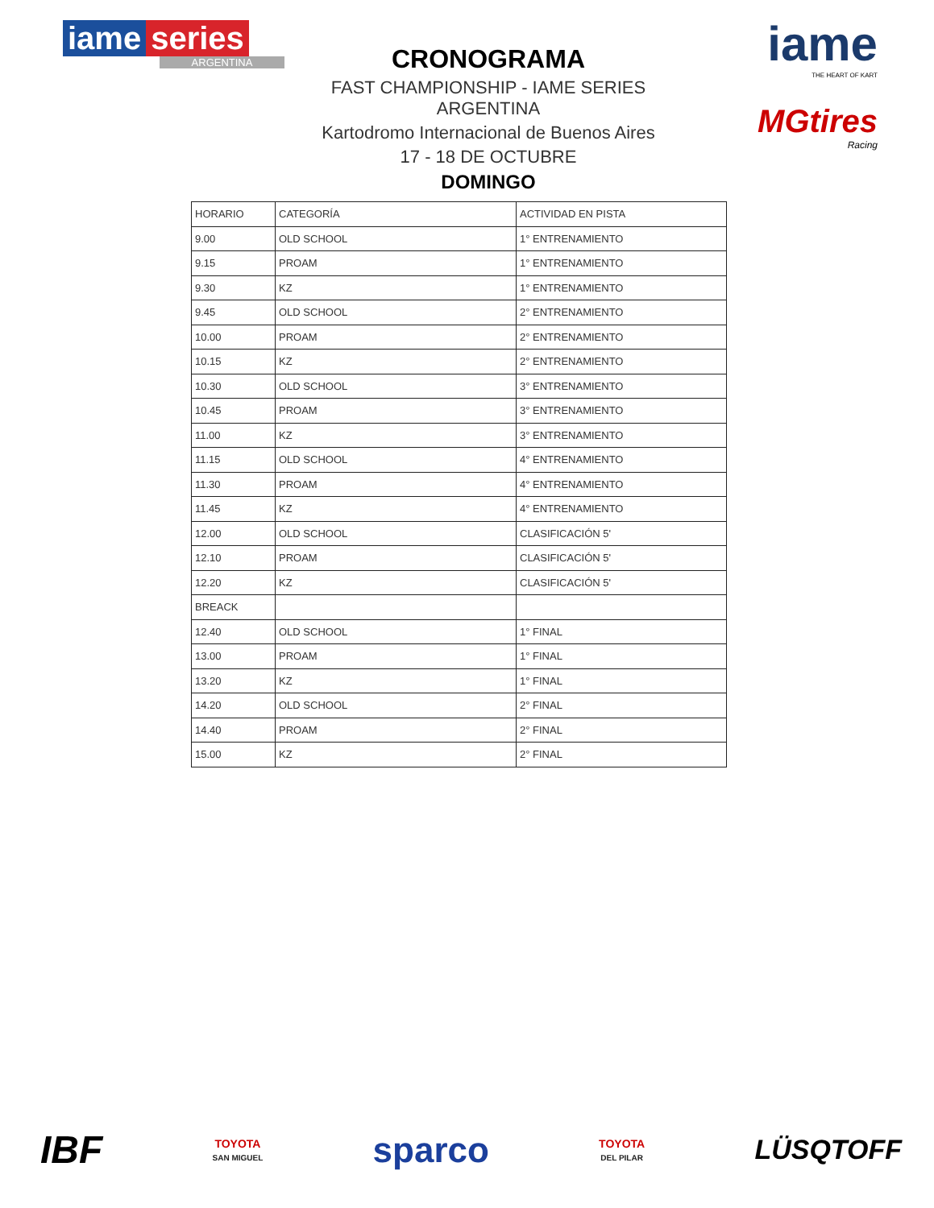iame series
ARGENTINA
CRONOGRAMA
FAST CHAMPIONSHIP - IAME SERIES ARGENTINA
Kartodromo Internacional de Buenos Aires
17 - 18 DE OCTUBRE
DOMINGO
iame
THE HEART OF KART
MGtires
Racing
| HORARIO | CATEGORÍA | ACTIVIDAD EN PISTA |
| --- | --- | --- |
| 9.00 | OLD SCHOOL | 1° ENTRENAMIENTO |
| 9.15 | PROAM | 1° ENTRENAMIENTO |
| 9.30 | KZ | 1° ENTRENAMIENTO |
| 9.45 | OLD SCHOOL | 2° ENTRENAMIENTO |
| 10.00 | PROAM | 2° ENTRENAMIENTO |
| 10.15 | KZ | 2° ENTRENAMIENTO |
| 10.30 | OLD SCHOOL | 3° ENTRENAMIENTO |
| 10.45 | PROAM | 3° ENTRENAMIENTO |
| 11.00 | KZ | 3° ENTRENAMIENTO |
| 11.15 | OLD SCHOOL | 4° ENTRENAMIENTO |
| 11.30 | PROAM | 4° ENTRENAMIENTO |
| 11.45 | KZ | 4° ENTRENAMIENTO |
| 12.00 | OLD SCHOOL | CLASIFICACIÓN 5' |
| 12.10 | PROAM | CLASIFICACIÓN 5' |
| 12.20 | KZ | CLASIFICACIÓN 5' |
| BREACK | | |
| 12.40 | OLD SCHOOL | 1° FINAL |
| 13.00 | PROAM | 1° FINAL |
| 13.20 | KZ | 1° FINAL |
| 14.20 | OLD SCHOOL | 2° FINAL |
| 14.40 | PROAM | 2° FINAL |
| 15.00 | KZ | 2° FINAL |
IBF
TOYOTA
SAN MIGUEL
sparco
TOYOTA
DEL PILAR
LÜSQTOFF